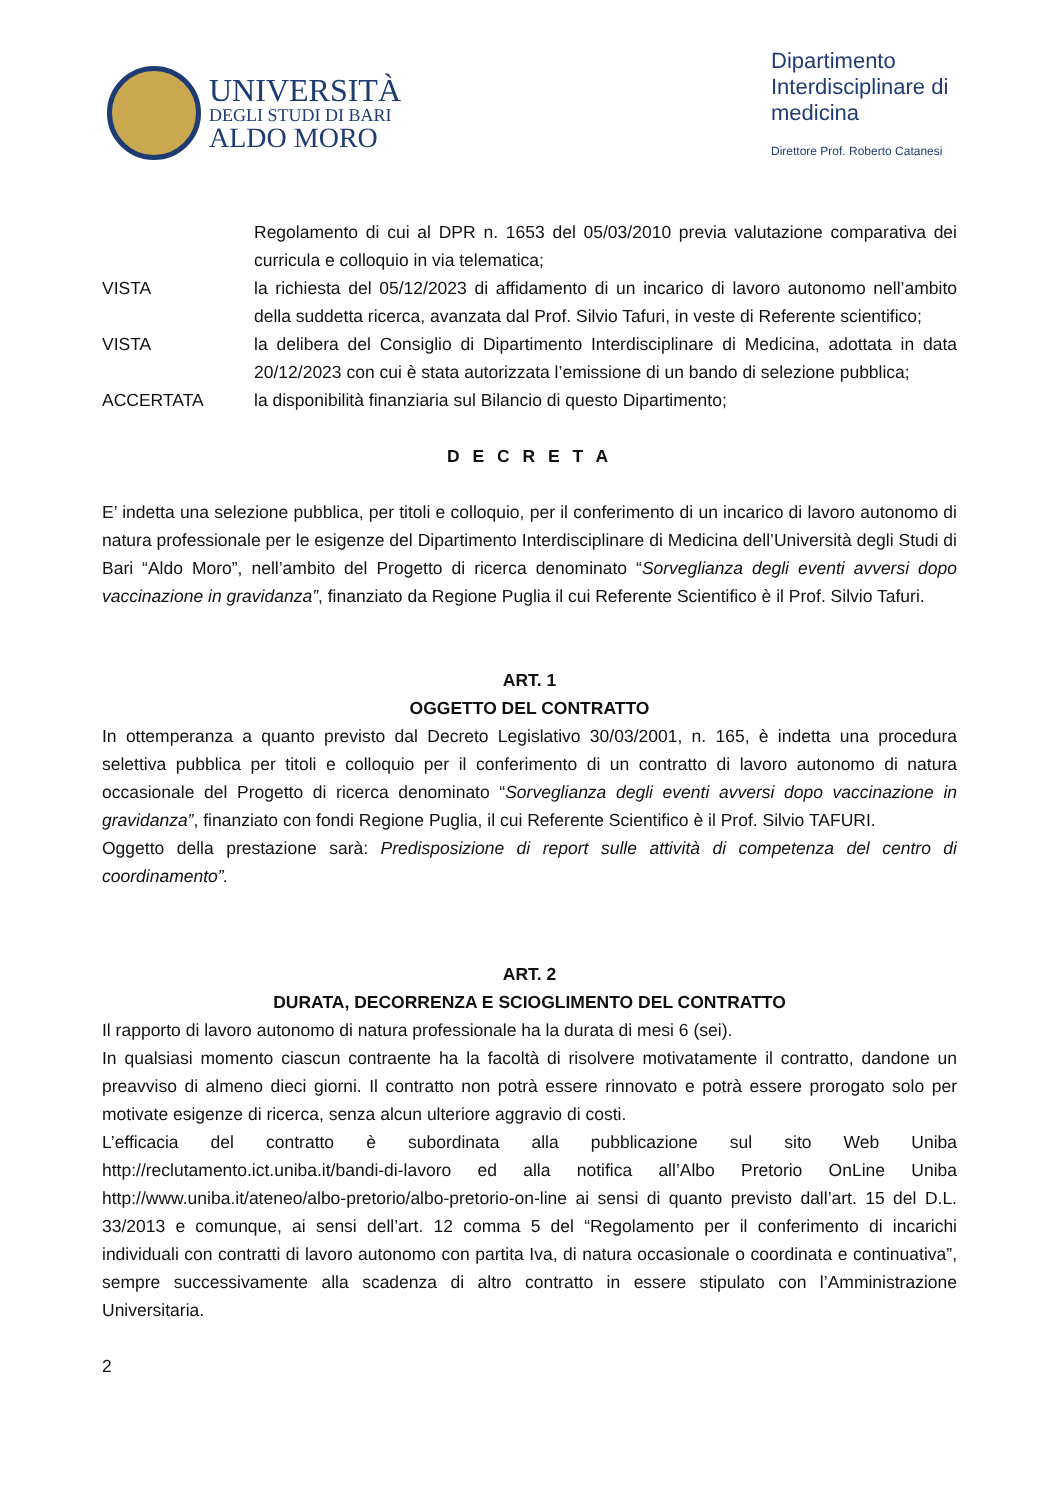UNIVERSITÀ
DEGLI STUDI DI BARI
ALDO MORO
Dipartimento
Interdisciplinare di
medicina
Direttore Prof. Roberto Catanesi
Regolamento di cui al DPR n. 1653 del 05/03/2010 previa valutazione comparativa dei curricula e colloquio in via telematica;
VISTA la richiesta del 05/12/2023 di affidamento di un incarico di lavoro autonomo nell’ambito della suddetta ricerca, avanzata dal Prof. Silvio Tafuri, in veste di Referente scientifico;
VISTA la delibera del Consiglio di Dipartimento Interdisciplinare di Medicina, adottata in data 20/12/2023 con cui è stata autorizzata l’emissione di un bando di selezione pubblica;
ACCERTATA la disponibilità finanziaria sul Bilancio di questo Dipartimento;
D E C R E T A
E’ indetta una selezione pubblica, per titoli e colloquio, per il conferimento di un incarico di lavoro autonomo di natura professionale per le esigenze del Dipartimento Interdisciplinare di Medicina dell’Università degli Studi di Bari “Aldo Moro”, nell’ambito del Progetto di ricerca denominato “Sorveglianza degli eventi avversi dopo vaccinazione in gravidanza”, finanziato da Regione Puglia il cui Referente Scientifico è il Prof. Silvio Tafuri.
ART. 1
OGGETTO DEL CONTRATTO
In ottemperanza a quanto previsto dal Decreto Legislativo 30/03/2001, n. 165, è indetta una procedura selettiva pubblica per titoli e colloquio per il conferimento di un contratto di lavoro autonomo di natura occasionale del Progetto di ricerca denominato “Sorveglianza degli eventi avversi dopo vaccinazione in gravidanza”, finanziato con fondi Regione Puglia, il cui Referente Scientifico è il Prof. Silvio TAFURI.
Oggetto della prestazione sarà: Predisposizione di report sulle attività di competenza del centro di coordinamento”.
ART. 2
DURATA, DECORRENZA E SCIOGLIMENTO DEL CONTRATTO
Il rapporto di lavoro autonomo di natura professionale ha la durata di mesi 6 (sei).
In qualsiasi momento ciascun contraente ha la facoltà di risolvere motivatamente il contratto, dandone un preavviso di almeno dieci giorni. Il contratto non potrà essere rinnovato e potrà essere prorogato solo per motivate esigenze di ricerca, senza alcun ulteriore aggravio di costi.
L’efficacia del contratto è subordinata alla pubblicazione sul sito Web Uniba http://reclutamento.ict.uniba.it/bandi-di-lavoro ed alla notifica all’Albo Pretorio OnLine Uniba http://www.uniba.it/ateneo/albo-pretorio/albo-pretorio-on-line ai sensi di quanto previsto dall’art. 15 del D.L. 33/2013 e comunque, ai sensi dell’art. 12 comma 5 del “Regolamento per il conferimento di incarichi individuali con contratti di lavoro autonomo con partita Iva, di natura occasionale o coordinata e continuativa”, sempre successivamente alla scadenza di altro contratto in essere stipulato con l’Amministrazione Universitaria.
2